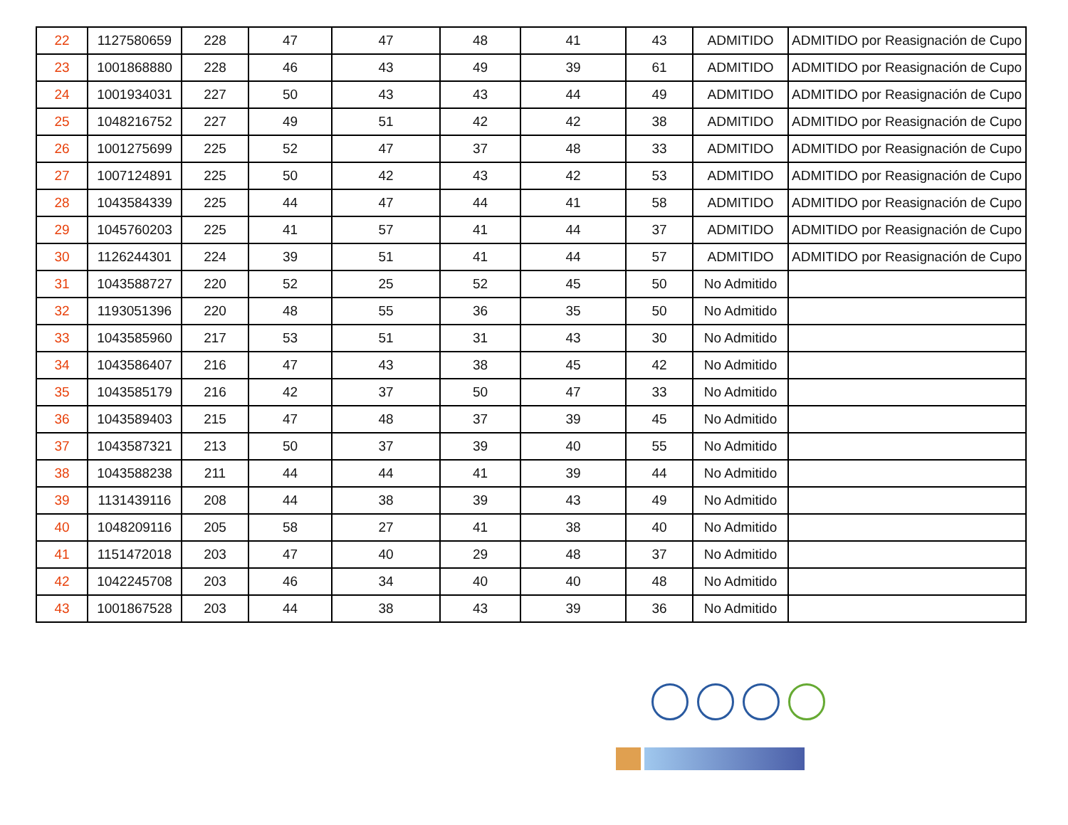| 22 | 1127580659 | 228 | 47 | 47 | 48 | 41 | 43 | ADMITIDO | ADMITIDO por Reasignación de Cupo |
| 23 | 1001868880 | 228 | 46 | 43 | 49 | 39 | 61 | ADMITIDO | ADMITIDO por Reasignación de Cupo |
| 24 | 1001934031 | 227 | 50 | 43 | 43 | 44 | 49 | ADMITIDO | ADMITIDO por Reasignación de Cupo |
| 25 | 1048216752 | 227 | 49 | 51 | 42 | 42 | 38 | ADMITIDO | ADMITIDO por Reasignación de Cupo |
| 26 | 1001275699 | 225 | 52 | 47 | 37 | 48 | 33 | ADMITIDO | ADMITIDO por Reasignación de Cupo |
| 27 | 1007124891 | 225 | 50 | 42 | 43 | 42 | 53 | ADMITIDO | ADMITIDO por Reasignación de Cupo |
| 28 | 1043584339 | 225 | 44 | 47 | 44 | 41 | 58 | ADMITIDO | ADMITIDO por Reasignación de Cupo |
| 29 | 1045760203 | 225 | 41 | 57 | 41 | 44 | 37 | ADMITIDO | ADMITIDO por Reasignación de Cupo |
| 30 | 1126244301 | 224 | 39 | 51 | 41 | 44 | 57 | ADMITIDO | ADMITIDO por Reasignación de Cupo |
| 31 | 1043588727 | 220 | 52 | 25 | 52 | 45 | 50 | No Admitido | |
| 32 | 1193051396 | 220 | 48 | 55 | 36 | 35 | 50 | No Admitido | |
| 33 | 1043585960 | 217 | 53 | 51 | 31 | 43 | 30 | No Admitido | |
| 34 | 1043586407 | 216 | 47 | 43 | 38 | 45 | 42 | No Admitido | |
| 35 | 1043585179 | 216 | 42 | 37 | 50 | 47 | 33 | No Admitido | |
| 36 | 1043589403 | 215 | 47 | 48 | 37 | 39 | 45 | No Admitido | |
| 37 | 1043587321 | 213 | 50 | 37 | 39 | 40 | 55 | No Admitido | |
| 38 | 1043588238 | 211 | 44 | 44 | 41 | 39 | 44 | No Admitido | |
| 39 | 1131439116 | 208 | 44 | 38 | 39 | 43 | 49 | No Admitido | |
| 40 | 1048209116 | 205 | 58 | 27 | 41 | 38 | 40 | No Admitido | |
| 41 | 1151472018 | 203 | 47 | 40 | 29 | 48 | 37 | No Admitido | |
| 42 | 1042245708 | 203 | 46 | 34 | 40 | 40 | 48 | No Admitido | |
| 43 | 1001867528 | 203 | 44 | 38 | 43 | 39 | 36 | No Admitido | |